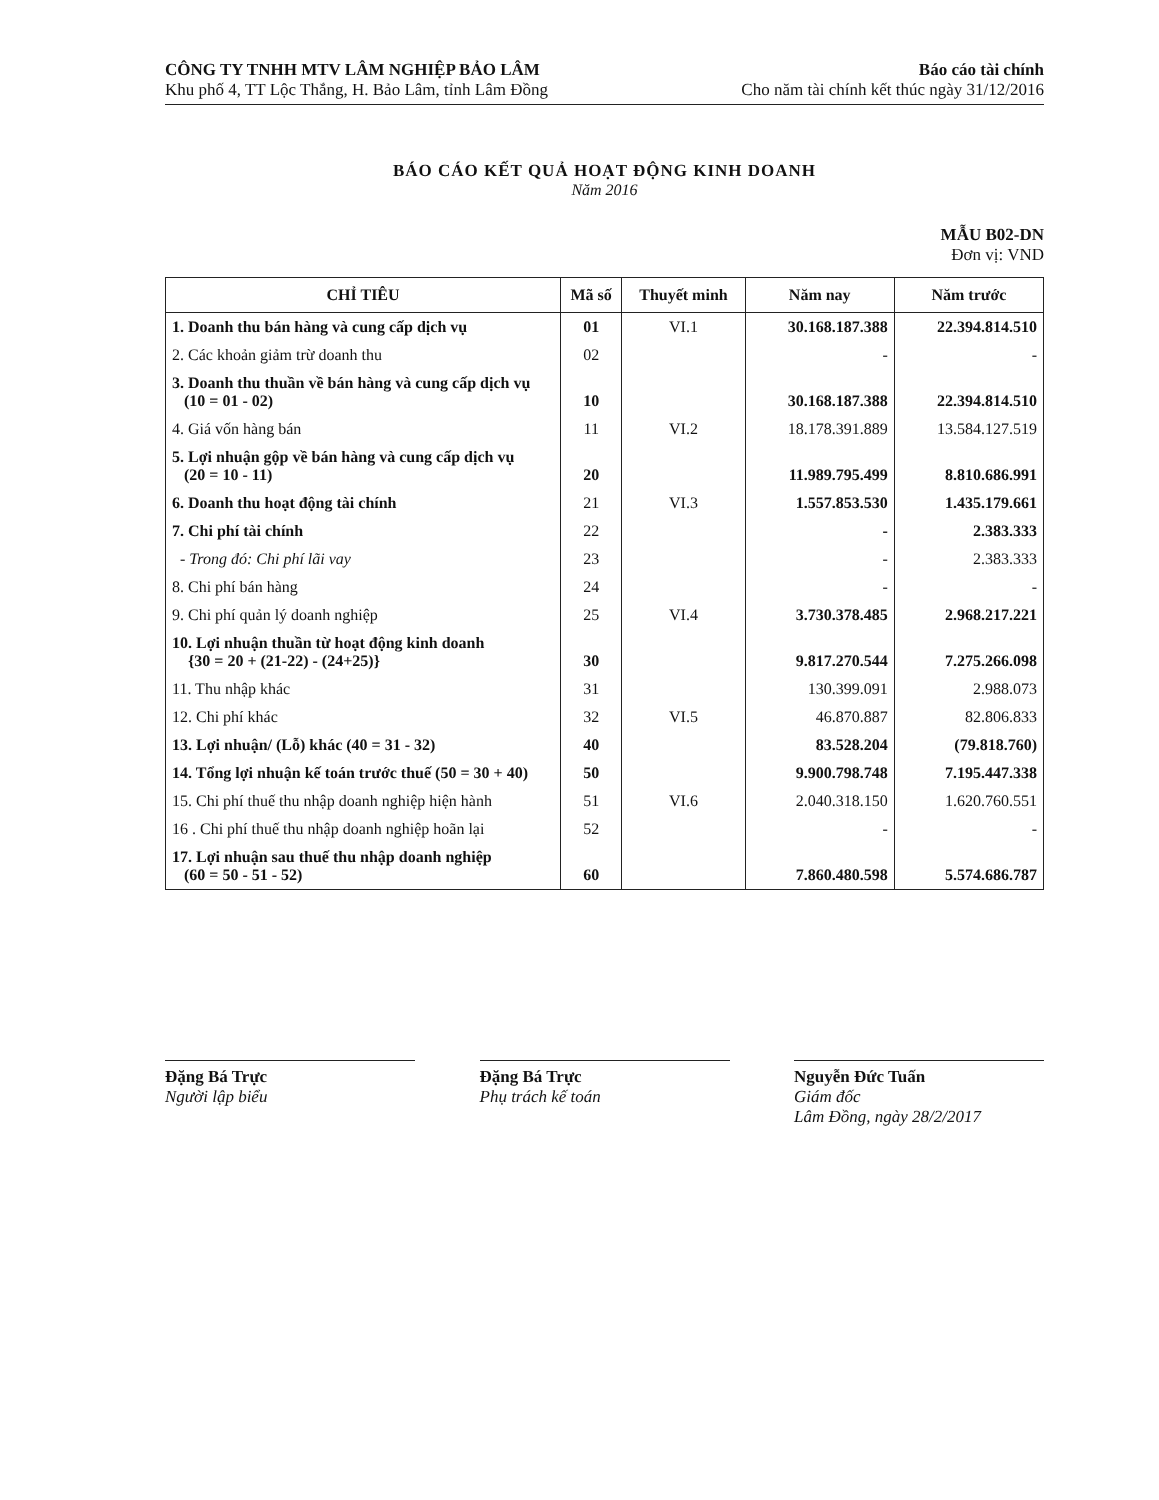CÔNG TY TNHH MTV LÂM NGHIỆP BẢO LÂM
Khu phố 4, TT Lộc Thắng, H. Bảo Lâm, tỉnh Lâm Đồng
Báo cáo tài chính
Cho năm tài chính kết thúc ngày 31/12/2016
BÁO CÁO KẾT QUẢ HOẠT ĐỘNG KINH DOANH
Năm 2016
MẪU B02-DN
Đơn vị: VND
| CHỈ TIÊU | Mã số | Thuyết minh | Năm nay | Năm trước |
| --- | --- | --- | --- | --- |
| 1. Doanh thu bán hàng và cung cấp dịch vụ | 01 | VI.1 | 30.168.187.388 | 22.394.814.510 |
| 2. Các khoản giảm trừ doanh thu | 02 | | - | - |
| 3. Doanh thu thuần về bán hàng và cung cấp dịch vụ (10 = 01 - 02) | 10 | | 30.168.187.388 | 22.394.814.510 |
| 4. Giá vốn hàng bán | 11 | VI.2 | 18.178.391.889 | 13.584.127.519 |
| 5. Lợi nhuận gộp về bán hàng và cung cấp dịch vụ (20 = 10 - 11) | 20 | | 11.989.795.499 | 8.810.686.991 |
| 6. Doanh thu hoạt động tài chính | 21 | VI.3 | 1.557.853.530 | 1.435.179.661 |
| 7. Chi phí tài chính | 22 | | - | 2.383.333 |
| - Trong đó: Chi phí lãi vay | 23 | | - | 2.383.333 |
| 8. Chi phí bán hàng | 24 | | - | - |
| 9. Chi phí quản lý doanh nghiệp | 25 | VI.4 | 3.730.378.485 | 2.968.217.221 |
| 10. Lợi nhuận thuần từ hoạt động kinh doanh {30 = 20 + (21-22) - (24+25)} | 30 | | 9.817.270.544 | 7.275.266.098 |
| 11. Thu nhập khác | 31 | | 130.399.091 | 2.988.073 |
| 12. Chi phí khác | 32 | VI.5 | 46.870.887 | 82.806.833 |
| 13. Lợi nhuận/ (Lỗ) khác (40 = 31 - 32) | 40 | | 83.528.204 | (79.818.760) |
| 14. Tổng lợi nhuận kế toán trước thuế (50 = 30 + 40) | 50 | | 9.900.798.748 | 7.195.447.338 |
| 15. Chi phí thuế thu nhập doanh nghiệp hiện hành | 51 | VI.6 | 2.040.318.150 | 1.620.760.551 |
| 16 . Chi phí thuế thu nhập doanh nghiệp hoãn lại | 52 | | - | - |
| 17. Lợi nhuận sau thuế thu nhập doanh nghiệp (60 = 50 - 51 - 52) | 60 | | 7.860.480.598 | 5.574.686.787 |
Đặng Bá Trực
Người lập biểu
Đặng Bá Trực
Phụ trách kế toán
Nguyễn Đức Tuấn
Giám đốc
Lâm Đồng, ngày 28/2/2017